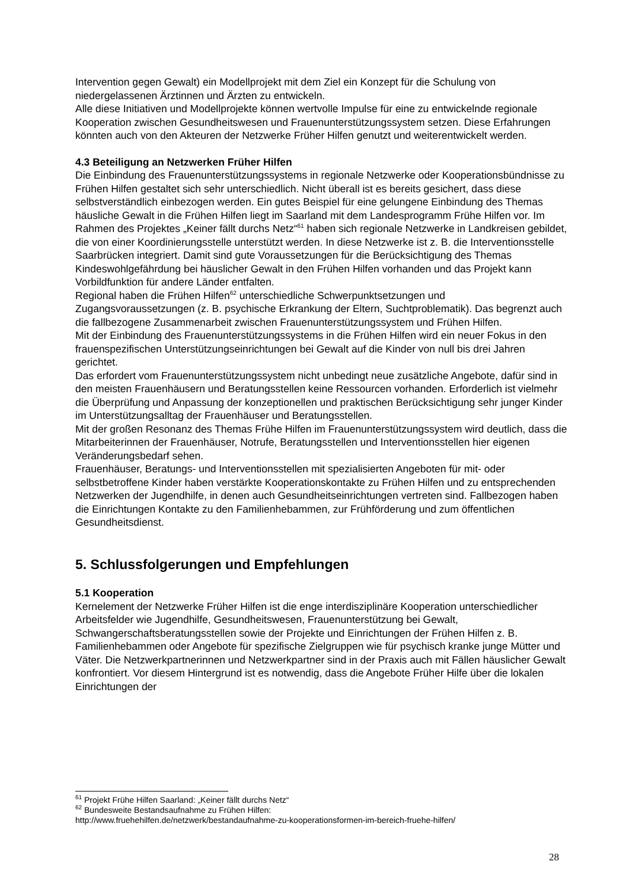Intervention gegen Gewalt) ein Modellprojekt mit dem Ziel ein Konzept für die Schulung von niedergelassenen Ärztinnen und Ärzten zu entwickeln.
Alle diese Initiativen und Modellprojekte können wertvolle Impulse für eine zu entwickelnde regionale Kooperation zwischen Gesundheitswesen und Frauenunterstützungssystem setzen. Diese Erfahrungen könnten auch von den Akteuren der Netzwerke Früher Hilfen genutzt und weiterentwickelt werden.
4.3 Beteiligung an Netzwerken Früher Hilfen
Die Einbindung des Frauenunterstützungssystems in regionale Netzwerke oder Kooperationsbündnisse zu Frühen Hilfen gestaltet sich sehr unterschiedlich. Nicht überall ist es bereits gesichert, dass diese selbstverständlich einbezogen werden. Ein gutes Beispiel für eine gelungene Einbindung des Themas häusliche Gewalt in die Frühen Hilfen liegt im Saarland mit dem Landesprogramm Frühe Hilfen vor. Im Rahmen des Projektes „Keiner fällt durchs Netz“<sup>61</sup> haben sich regionale Netzwerke in Landkreisen gebildet, die von einer Koordinierungsstelle unterstützt werden. In diese Netzwerke ist z. B. die Interventionsstelle Saarbrücken integriert. Damit sind gute Voraussetzungen für die Berücksichtigung des Themas Kindeswohlgefährdung bei häuslicher Gewalt in den Frühen Hilfen vorhanden und das Projekt kann Vorbildfunktion für andere Länder entfalten.
Regional haben die Frühen Hilfen<sup>62</sup> unterschiedliche Schwerpunktsetzungen und Zugangsvoraussetzungen (z. B. psychische Erkrankung der Eltern, Suchtproblematik). Das begrenzt auch die fallbezogene Zusammenarbeit zwischen Frauenunterstützungssystem und Frühen Hilfen.
Mit der Einbindung des Frauenunterstützungssystems in die Frühen Hilfen wird ein neuer Fokus in den frauenspezifischen Unterstützungseinrichtungen bei Gewalt auf die Kinder von null bis drei Jahren gerichtet.
Das erfordert vom Frauenunterstützungssystem nicht unbedingt neue zusätzliche Angebote, dafür sind in den meisten Frauenhäusern und Beratungsstellen keine Ressourcen vorhanden. Erforderlich ist vielmehr die Überprüfung und Anpassung der konzeptionellen und praktischen Berücksichtigung sehr junger Kinder im Unterstützungsalltag der Frauenhäuser und Beratungsstellen.
Mit der großen Resonanz des Themas Frühe Hilfen im Frauenunterstützungssystem wird deutlich, dass die Mitarbeiterinnen der Frauenhäuser, Notrufe, Beratungsstellen und Interventionsstellen hier eigenen Veränderungsbedarf sehen.
Frauenhäuser, Beratungs- und Interventionsstellen mit spezialisierten Angeboten für mit- oder selbstbetroffene Kinder haben verstärkte Kooperationskontakte zu Frühen Hilfen und zu entsprechenden Netzwerken der Jugendhilfe, in denen auch Gesundheitseinrichtungen vertreten sind. Fallbezogen haben die Einrichtungen Kontakte zu den Familienhebammen, zur Frühförderung und zum öffentlichen Gesundheitsdienst.
5. Schlussfolgerungen und Empfehlungen
5.1 Kooperation
Kernelement der Netzwerke Früher Hilfen ist die enge interdisziplinäre Kooperation unterschiedlicher Arbeitsfelder wie Jugendhilfe, Gesundheitswesen, Frauenunterstützung bei Gewalt, Schwangerschaftsberatungsstellen sowie der Projekte und Einrichtungen der Frühen Hilfen z. B. Familienhebammen oder Angebote für spezifische Zielgruppen wie für psychisch kranke junge Mütter und Väter. Die Netzwerkpartnerinnen und Netzwerkpartner sind in der Praxis auch mit Fällen häuslicher Gewalt konfrontiert. Vor diesem Hintergrund ist es notwendig, dass die Angebote Früher Hilfe über die lokalen Einrichtungen der
<sup>61</sup> Projekt Frühe Hilfen Saarland: „Keiner fällt durchs Netz“
<sup>62</sup> Bundesweite Bestandsaufnahme zu Frühen Hilfen:
http://www.fruehehilfen.de/netzwerk/bestandaufnahme-zu-kooperationsformen-im-bereich-fruehe-hilfen/
28